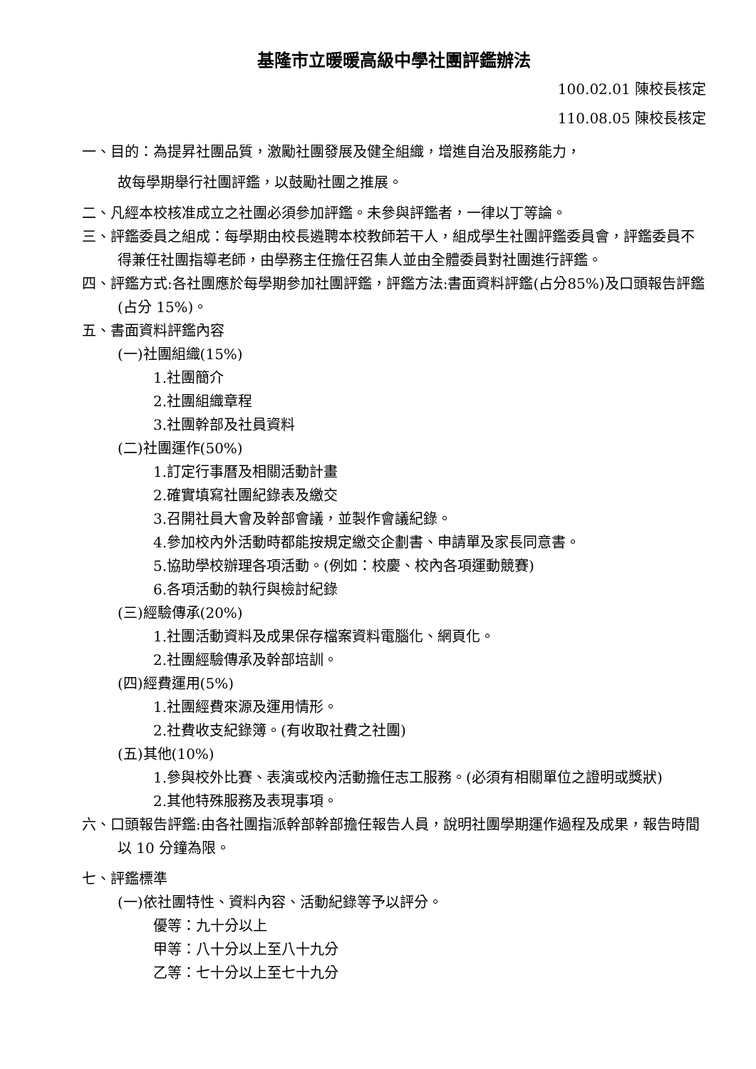基隆市立暖暖高級中學社團評鑑辦法
100.02.01 陳校長核定
110.08.05 陳校長核定
一、目的：為提昇社團品質，激勵社團發展及健全組織，增進自治及服務能力，
故每學期舉行社團評鑑，以鼓勵社團之推展。
二、凡經本校核准成立之社團必須參加評鑑。未參與評鑑者，一律以丁等論。
三、評鑑委員之組成：每學期由校長遴聘本校教師若干人，組成學生社團評鑑委員會，評鑑委員不得兼任社團指導老師，由學務主任擔任召集人並由全體委員對社團進行評鑑。
四、評鑑方式:各社團應於每學期參加社團評鑑，評鑑方法:書面資料評鑑(占分85%)及口頭報告評鑑(占分 15%)。
五、書面資料評鑑內容
(一)社團組織(15%)
1.社團簡介
2.社團組織章程
3.社團幹部及社員資料
(二)社團運作(50%)
1.訂定行事曆及相關活動計畫
2.確實填寫社團紀錄表及繳交
3.召開社員大會及幹部會議，並製作會議紀錄。
4.參加校內外活動時都能按規定繳交企劃書、申請單及家長同意書。
5.協助學校辦理各項活動。(例如：校慶、校內各項運動競賽)
6.各項活動的執行與檢討紀錄
(三)經驗傳承(20%)
1.社團活動資料及成果保存檔案資料電腦化、網頁化。
2.社團經驗傳承及幹部培訓。
(四)經費運用(5%)
1.社團經費來源及運用情形。
2.社費收支紀錄簿。(有收取社費之社團)
(五)其他(10%)
1.參與校外比賽、表演或校內活動擔任志工服務。(必須有相關單位之證明或獎狀)
2.其他特殊服務及表現事項。
六、口頭報告評鑑:由各社團指派幹部幹部擔任報告人員，說明社團學期運作過程及成果，報告時間以 10 分鐘為限。
七、評鑑標準
(一)依社團特性、資料內容、活動紀錄等予以評分。
優等：九十分以上
甲等：八十分以上至八十九分
乙等：七十分以上至七十九分